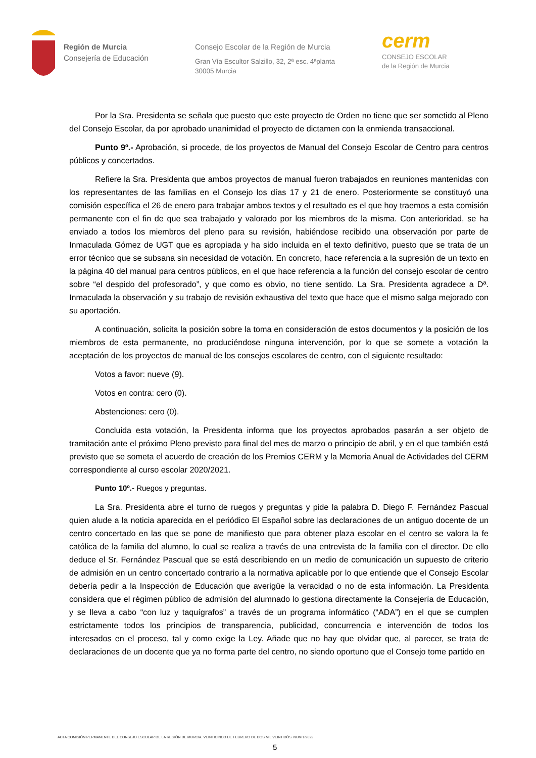Región de Murcia
Consejería de Educación
Consejo Escolar de la Región de Murcia
Gran Vía Escultor Salzillo, 32, 2ª esc. 4ªplanta
30005 Murcia
cerm
CONSEJO ESCOLAR
de la Región de Murcia
Por la Sra. Presidenta se señala que puesto que este proyecto de Orden no tiene que ser sometido al Pleno del Consejo Escolar, da por aprobado unanimidad el proyecto de dictamen con la enmienda transaccional.
Punto 9º.- Aprobación, si procede, de los proyectos de Manual del Consejo Escolar de Centro para centros públicos y concertados.
Refiere la Sra. Presidenta que ambos proyectos de manual fueron trabajados en reuniones mantenidas con los representantes de las familias en el Consejo los días 17 y 21 de enero. Posteriormente se constituyó una comisión específica el 26 de enero para trabajar ambos textos y el resultado es el que hoy traemos a esta comisión permanente con el fin de que sea trabajado y valorado por los miembros de la misma. Con anterioridad, se ha enviado a todos los miembros del pleno para su revisión, habiéndose recibido una observación por parte de Inmaculada Gómez de UGT que es apropiada y ha sido incluida en el texto definitivo, puesto que se trata de un error técnico que se subsana sin necesidad de votación. En concreto, hace referencia a la supresión de un texto en la página 40 del manual para centros públicos, en el que hace referencia a la función del consejo escolar de centro sobre “el despido del profesorado”, y que como es obvio, no tiene sentido. La Sra. Presidenta agradece a Dª. Inmaculada la observación y su trabajo de revisión exhaustiva del texto que hace que el mismo salga mejorado con su aportación.
A continuación, solicita la posición sobre la toma en consideración de estos documentos y la posición de los miembros de esta permanente, no produciéndose ninguna intervención, por lo que se somete a votación la aceptación de los proyectos de manual de los consejos escolares de centro, con el siguiente resultado:
Votos a favor: nueve (9).
Votos en contra: cero (0).
Abstenciones: cero (0).
Concluida esta votación, la Presidenta informa que los proyectos aprobados pasarán a ser objeto de tramitación ante el próximo Pleno previsto para final del mes de marzo o principio de abril, y en el que también está previsto que se someta el acuerdo de creación de los Premios CERM y la Memoria Anual de Actividades del CERM correspondiente al curso escolar 2020/2021.
Punto 10º.- Ruegos y preguntas.
La Sra. Presidenta abre el turno de ruegos y preguntas y pide la palabra D. Diego F. Fernández Pascual quien alude a la noticia aparecida en el periódico El Español sobre las declaraciones de un antiguo docente de un centro concertado en las que se pone de manifiesto que para obtener plaza escolar en el centro se valora la fe católica de la familia del alumno, lo cual se realiza a través de una entrevista de la familia con el director. De ello deduce el Sr. Fernández Pascual que se está describiendo en un medio de comunicación un supuesto de criterio de admisión en un centro concertado contrario a la normativa aplicable por lo que entiende que el Consejo Escolar debería pedir a la Inspección de Educación que averigüe la veracidad o no de esta información. La Presidenta considera que el régimen público de admisión del alumnado lo gestiona directamente la Consejería de Educación, y se lleva a cabo “con luz y taquígrafos” a través de un programa informático (“ADA”) en el que se cumplen estrictamente todos los principios de transparencia, publicidad, concurrencia e intervención de todos los interesados en el proceso, tal y como exige la Ley. Añade que no hay que olvidar que, al parecer, se trata de declaraciones de un docente que ya no forma parte del centro, no siendo oportuno que el Consejo tome partido en
ACTA COMISIÓN PERMANENTE DEL CONSEJO ESCOLAR DE LA REGIÓN DE MURCIA. VEINTICINCO DE FEBRERO DE DOS MIL VEINTIDÓS. NUM 1/2022
5